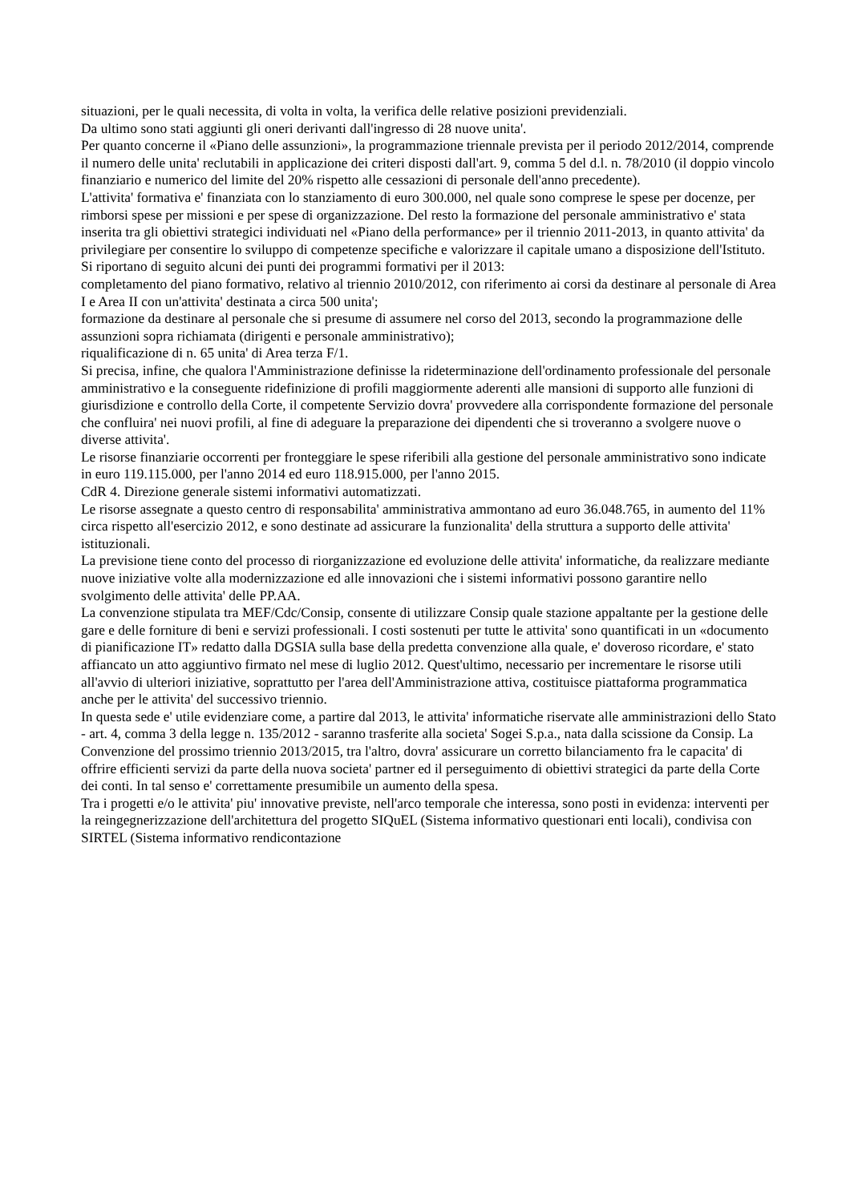situazioni, per le quali necessita, di volta in volta, la verifica delle relative posizioni previdenziali.
Da ultimo sono stati aggiunti gli oneri derivanti dall'ingresso di 28 nuove unita'.
Per quanto concerne il «Piano delle assunzioni», la programmazione triennale prevista per il periodo 2012/2014, comprende il numero delle unita' reclutabili in applicazione dei criteri disposti dall'art. 9, comma 5 del d.l. n. 78/2010 (il doppio vincolo finanziario e numerico del limite del 20% rispetto alle cessazioni di personale dell'anno precedente).
L'attivita' formativa e' finanziata con lo stanziamento di euro 300.000, nel quale sono comprese le spese per docenze, per rimborsi spese per missioni e per spese di organizzazione. Del resto la formazione del personale amministrativo e' stata inserita tra gli obiettivi strategici individuati nel «Piano della performance» per il triennio 2011-2013, in quanto attivita' da privilegiare per consentire lo sviluppo di competenze specifiche e valorizzare il capitale umano a disposizione dell'Istituto.
Si riportano di seguito alcuni dei punti dei programmi formativi per il 2013:
completamento del piano formativo, relativo al triennio 2010/2012, con riferimento ai corsi da destinare al personale di Area I e Area II con un'attivita' destinata a circa 500 unita';
formazione da destinare al personale che si presume di assumere nel corso del 2013, secondo la programmazione delle assunzioni sopra richiamata (dirigenti e personale amministrativo);
riqualificazione di n. 65 unita' di Area terza F/1.
Si precisa, infine, che qualora l'Amministrazione definisse la rideterminazione dell'ordinamento professionale del personale amministrativo e la conseguente ridefinizione di profili maggiormente aderenti alle mansioni di supporto alle funzioni di giurisdizione e controllo della Corte, il competente Servizio dovra' provvedere alla corrispondente formazione del personale che confluira' nei nuovi profili, al fine di adeguare la preparazione dei dipendenti che si troveranno a svolgere nuove o diverse attivita'.
Le risorse finanziarie occorrenti per fronteggiare le spese riferibili alla gestione del personale amministrativo sono indicate in euro 119.115.000, per l'anno 2014 ed euro 118.915.000, per l'anno 2015.
CdR 4. Direzione generale sistemi informativi automatizzati.
Le risorse assegnate a questo centro di responsabilita' amministrativa ammontano ad euro 36.048.765, in aumento del 11% circa rispetto all'esercizio 2012, e sono destinate ad assicurare la funzionalita' della struttura a supporto delle attivita' istituzionali.
La previsione tiene conto del processo di riorganizzazione ed evoluzione delle attivita' informatiche, da realizzare mediante nuove iniziative volte alla modernizzazione ed alle innovazioni che i sistemi informativi possono garantire nello svolgimento delle attivita' delle PP.AA.
La convenzione stipulata tra MEF/Cdc/Consip, consente di utilizzare Consip quale stazione appaltante per la gestione delle gare e delle forniture di beni e servizi professionali. I costi sostenuti per tutte le attivita' sono quantificati in un «documento di pianificazione IT» redatto dalla DGSIA sulla base della predetta convenzione alla quale, e' doveroso ricordare, e' stato affiancato un atto aggiuntivo firmato nel mese di luglio 2012. Quest'ultimo, necessario per incrementare le risorse utili all'avvio di ulteriori iniziative, soprattutto per l'area dell'Amministrazione attiva, costituisce piattaforma programmatica anche per le attivita' del successivo triennio.
In questa sede e' utile evidenziare come, a partire dal 2013, le attivita' informatiche riservate alle amministrazioni dello Stato - art. 4, comma 3 della legge n. 135/2012 - saranno trasferite alla societa' Sogei S.p.a., nata dalla scissione da Consip. La Convenzione del prossimo triennio 2013/2015, tra l'altro, dovra' assicurare un corretto bilanciamento fra le capacita' di offrire efficienti servizi da parte della nuova societa' partner ed il perseguimento di obiettivi strategici da parte della Corte dei conti. In tal senso e' correttamente presumibile un aumento della spesa.
Tra i progetti e/o le attivita' piu' innovative previste, nell'arco temporale che interessa, sono posti in evidenza: interventi per la reingegnerizzazione dell'architettura del progetto SIQuEL (Sistema informativo questionari enti locali), condivisa con SIRTEL (Sistema informativo rendicontazione